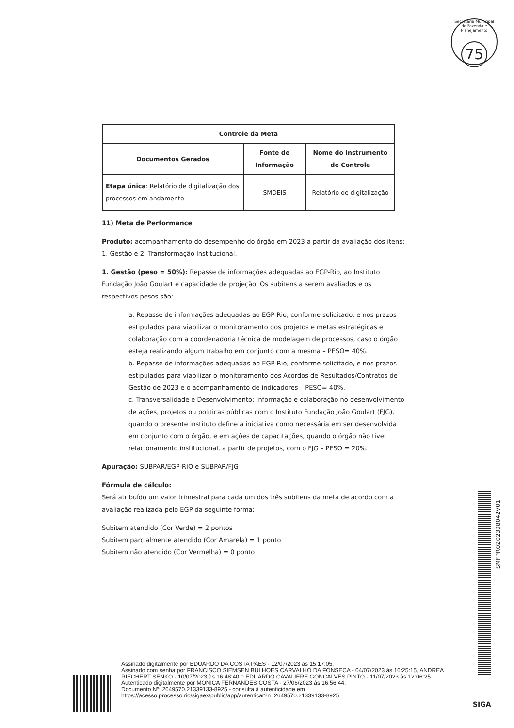Secretaria Municipal de Fazenda e Planejamento
75
| Controle da Meta | | |
| --- | --- | --- |
| Documentos Gerados | Fonte de Informação | Nome do Instrumento de Controle |
| Etapa única : Relatório de digitalização dos processos em andamento | SMDEIS | Relatório de digitalização |
11) Meta de Performance
Produto: acompanhamento do desempenho do órgão em 2023 a partir da avaliação dos itens: 1. Gestão e 2. Transformação Institucional.
1. Gestão (peso = 50%): Repasse de informações adequadas ao EGP-Rio, ao Instituto Fundação João Goulart e capacidade de projeção. Os subitens a serem avaliados e os respectivos pesos são:
a. Repasse de informações adequadas ao EGP-Rio, conforme solicitado, e nos prazos estipulados para viabilizar o monitoramento dos projetos e metas estratégicas e colaboração com a coordenadoria técnica de modelagem de processos, caso o órgão esteja realizando algum trabalho em conjunto com a mesma – PESO= 40%.
b. Repasse de informações adequadas ao EGP-Rio, conforme solicitado, e nos prazos estipulados para viabilizar o monitoramento dos Acordos de Resultados/Contratos de Gestão de 2023 e o acompanhamento de indicadores – PESO= 40%.
c. Transversalidade e Desenvolvimento: Informação e colaboração no desenvolvimento de ações, projetos ou políticas públicas com o Instituto Fundação João Goulart (FJG), quando o presente instituto define a iniciativa como necessária em ser desenvolvida em conjunto com o órgão, e em ações de capacitações, quando o órgão não tiver relacionamento institucional, a partir de projetos, com o FJG – PESO = 20%.
Apuração: SUBPAR/EGP-RIO e SUBPAR/FJG
Fórmula de cálculo:
Será atribuído um valor trimestral para cada um dos três subitens da meta de acordo com a avaliação realizada pelo EGP da seguinte forma:
Subitem atendido (Cor Verde) = 2 pontos
Subitem parcialmente atendido (Cor Amarela) = 1 ponto
Subitem não atendido (Cor Vermelha) = 0 ponto
SMFPRO202308042V01
Assinado digitalmente por EDUARDO DA COSTA PAES - 12/07/2023 às 15:17:05.
Assinado com senha por FRANCISCO SIEMSEN BULHOES CARVALHO DA FONSECA - 04/07/2023 às 16:25:15, ANDREA RIECHERT SENKO - 10/07/2023 às 16:48:40 e EDUARDO CAVALIERE GONCALVES PINTO - 11/07/2023 às 12:06:25.
Autenticado digitalmente por MONICA FERNANDES COSTA - 27/06/2023 às 16:56:44.
Documento Nº: 2649570.21339133-8925 - consulta à autenticidade em
https://acesso.processo.rio/sigaex/public/app/autenticar?n=2649570.21339133-8925
SIGA